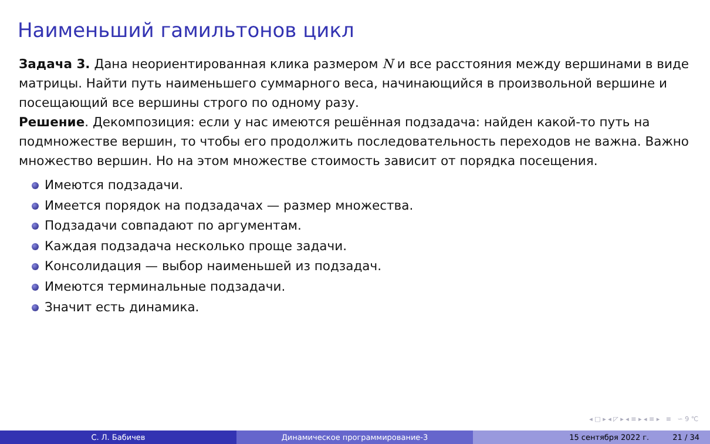Наименьший гамильтонов цикл
Задача 3. Дана неориентированная клика размером N и все расстояния между вершинами в виде матрицы. Найти путь наименьшего суммарного веса, начинающийся в произвольной вершине и посещающий все вершины строго по одному разу.
Решение. Декомпозиция: если у нас имеются решённая подзадача: найден какой-то путь на подмножестве вершин, то чтобы его продолжить последовательность переходов не важна. Важно множество вершин. Но на этом множестве стоимость зависит от порядка посещения.
Имеются подзадачи.
Имеется порядок на подзадачах — размер множества.
Подзадачи совпадают по аргументам.
Каждая подзадача несколько проще задачи.
Консолидация — выбор наименьшей из подзадач.
Имеются терминальные подзадачи.
Значит есть динамика.
◂ □ ▸ ◂ ◸ ▸ ◂ ≡ ▸ ◂ ≡ ▸ ≡ ∽ 9 ℃
С. Л. Бабичев Динамическое программирование-3 15 сентября 2022 г. 21 / 34